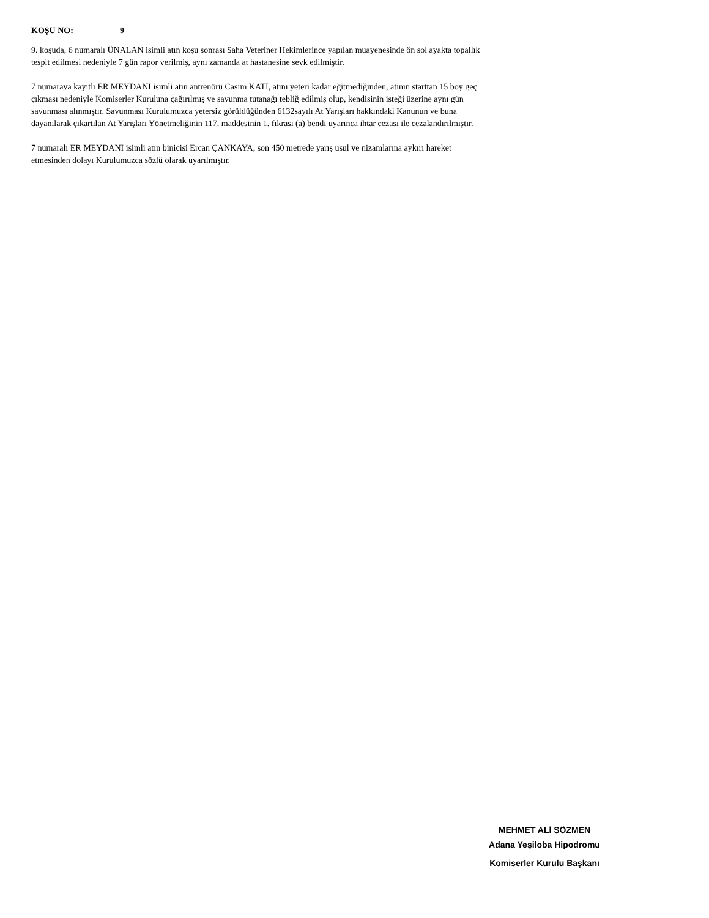KOŞU NO: 9
9. koşuda, 6 numaralı ÜNALAN isimli atın koşu sonrası Saha Veteriner Hekimlerince yapılan muayenesinde ön sol ayakta topallık
tespit edilmesi nedeniyle 7 gün rapor verilmiş, aynı zamanda at hastanesine sevk edilmiştir.
7 numaraya kayıtlı ER MEYDANI isimli atın antrenörü Casım KATI, atını yeteri kadar eğitmediğinden, atının starttan 15 boy geç
çıkması nedeniyle Komiserler Kuruluna çağırılmış ve savunma tutanağı tebliğ edilmiş olup, kendisinin isteği üzerine aynı gün
savunması alınmıştır. Savunması Kurulumuzca yetersiz görüldüğünden 6132sayılı At Yarışları hakkındaki Kanunun ve buna
dayanılarak çıkartılan At Yarışları Yönetmeliğinin 117. maddesinin 1. fıkrası (a) bendi uyarınca ihtar cezası ile cezalandırılmıştır.
7 numaralı ER MEYDANI isimli atın binicisi Ercan ÇANKAYA, son 450 metrede yarış usul ve nizamlarına aykırı hareket
etmesinden dolayı Kurulumuzca sözlü olarak uyarılmıştır.
MEHMET ALİ SÖZMEN
Adana Yeşiloba Hipodromu
Komiserler Kurulu Başkanı